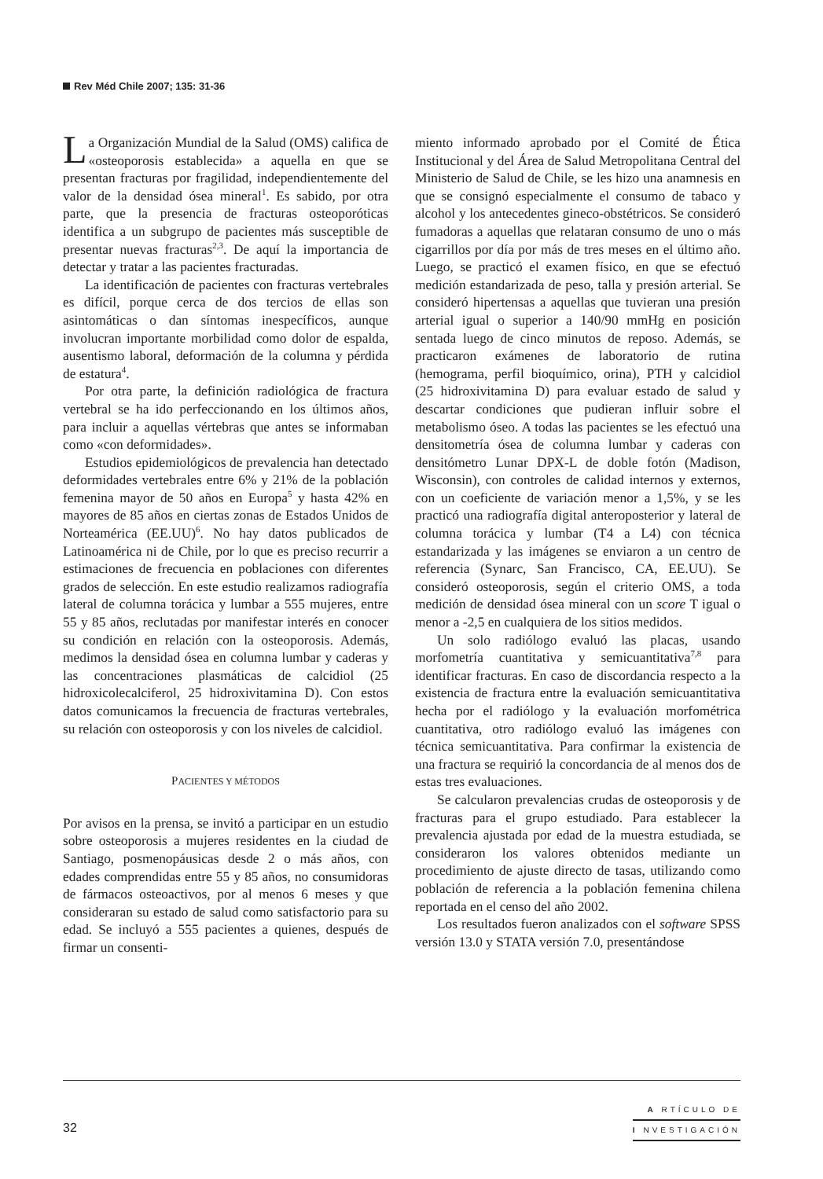Rev Méd Chile 2007; 135: 31-36
La Organización Mundial de la Salud (OMS) califica de «osteoporosis establecida» a aquella en que se presentan fracturas por fragilidad, independientemente del valor de la densidad ósea mineral<sup>1</sup>. Es sabido, por otra parte, que la presencia de fracturas osteoporóticas identifica a un subgrupo de pacientes más susceptible de presentar nuevas fracturas<sup>2,3</sup>. De aquí la importancia de detectar y tratar a las pacientes fracturadas.
La identificación de pacientes con fracturas vertebrales es difícil, porque cerca de dos tercios de ellas son asintomáticas o dan síntomas inespecíficos, aunque involucran importante morbilidad como dolor de espalda, ausentismo laboral, deformación de la columna y pérdida de estatura<sup>4</sup>.
Por otra parte, la definición radiológica de fractura vertebral se ha ido perfeccionando en los últimos años, para incluir a aquellas vértebras que antes se informaban como «con deformidades».
Estudios epidemiológicos de prevalencia han detectado deformidades vertebrales entre 6% y 21% de la población femenina mayor de 50 años en Europa<sup>5</sup> y hasta 42% en mayores de 85 años en ciertas zonas de Estados Unidos de Norteamérica (EE.UU)<sup>6</sup>. No hay datos publicados de Latinoamérica ni de Chile, por lo que es preciso recurrir a estimaciones de frecuencia en poblaciones con diferentes grados de selección. En este estudio realizamos radiografía lateral de columna torácica y lumbar a 555 mujeres, entre 55 y 85 años, reclutadas por manifestar interés en conocer su condición en relación con la osteoporosis. Además, medimos la densidad ósea en columna lumbar y caderas y las concentraciones plasmáticas de calcidiol (25 hidroxicolecalciferol, 25 hidroxivitamina D). Con estos datos comunicamos la frecuencia de fracturas vertebrales, su relación con osteoporosis y con los niveles de calcidiol.
PACIENTES Y MÉTODOS
Por avisos en la prensa, se invitó a participar en un estudio sobre osteoporosis a mujeres residentes en la ciudad de Santiago, posmenopáusicas desde 2 o más años, con edades comprendidas entre 55 y 85 años, no consumidoras de fármacos osteoactivos, por al menos 6 meses y que consideraran su estado de salud como satisfactorio para su edad. Se incluyó a 555 pacientes a quienes, después de firmar un consenti-
miento informado aprobado por el Comité de Ética Institucional y del Área de Salud Metropolitana Central del Ministerio de Salud de Chile, se les hizo una anamnesis en que se consignó especialmente el consumo de tabaco y alcohol y los antecedentes gineco-obstétricos. Se consideró fumadoras a aquellas que relataran consumo de uno o más cigarrillos por día por más de tres meses en el último año. Luego, se practicó el examen físico, en que se efectuó medición estandarizada de peso, talla y presión arterial. Se consideró hipertensas a aquellas que tuvieran una presión arterial igual o superior a 140/90 mmHg en posición sentada luego de cinco minutos de reposo. Además, se practicaron exámenes de laboratorio de rutina (hemograma, perfil bioquímico, orina), PTH y calcidiol (25 hidroxivitamina D) para evaluar estado de salud y descartar condiciones que pudieran influir sobre el metabolismo óseo. A todas las pacientes se les efectuó una densitometría ósea de columna lumbar y caderas con densitómetro Lunar DPX-L de doble fotón (Madison, Wisconsin), con controles de calidad internos y externos, con un coeficiente de variación menor a 1,5%, y se les practicó una radiografía digital anteroposterior y lateral de columna torácica y lumbar (T4 a L4) con técnica estandarizada y las imágenes se enviaron a un centro de referencia (Synarc, San Francisco, CA, EE.UU). Se consideró osteoporosis, según el criterio OMS, a toda medición de densidad ósea mineral con un score T igual o menor a -2,5 en cualquiera de los sitios medidos.
Un solo radiólogo evaluó las placas, usando morfometría cuantitativa y semicuantitativa<sup>7,8</sup> para identificar fracturas. En caso de discordancia respecto a la existencia de fractura entre la evaluación semicuantitativa hecha por el radiólogo y la evaluación morfométrica cuantitativa, otro radiólogo evaluó las imágenes con técnica semicuantitativa. Para confirmar la existencia de una fractura se requirió la concordancia de al menos dos de estas tres evaluaciones.
Se calcularon prevalencias crudas de osteoporosis y de fracturas para el grupo estudiado. Para establecer la prevalencia ajustada por edad de la muestra estudiada, se consideraron los valores obtenidos mediante un procedimiento de ajuste directo de tasas, utilizando como población de referencia a la población femenina chilena reportada en el censo del año 2002.
Los resultados fueron analizados con el software SPSS versión 13.0 y STATA versión 7.0, presentándose
32
A RTÍCULO DE
I NVESTIGACIÓN